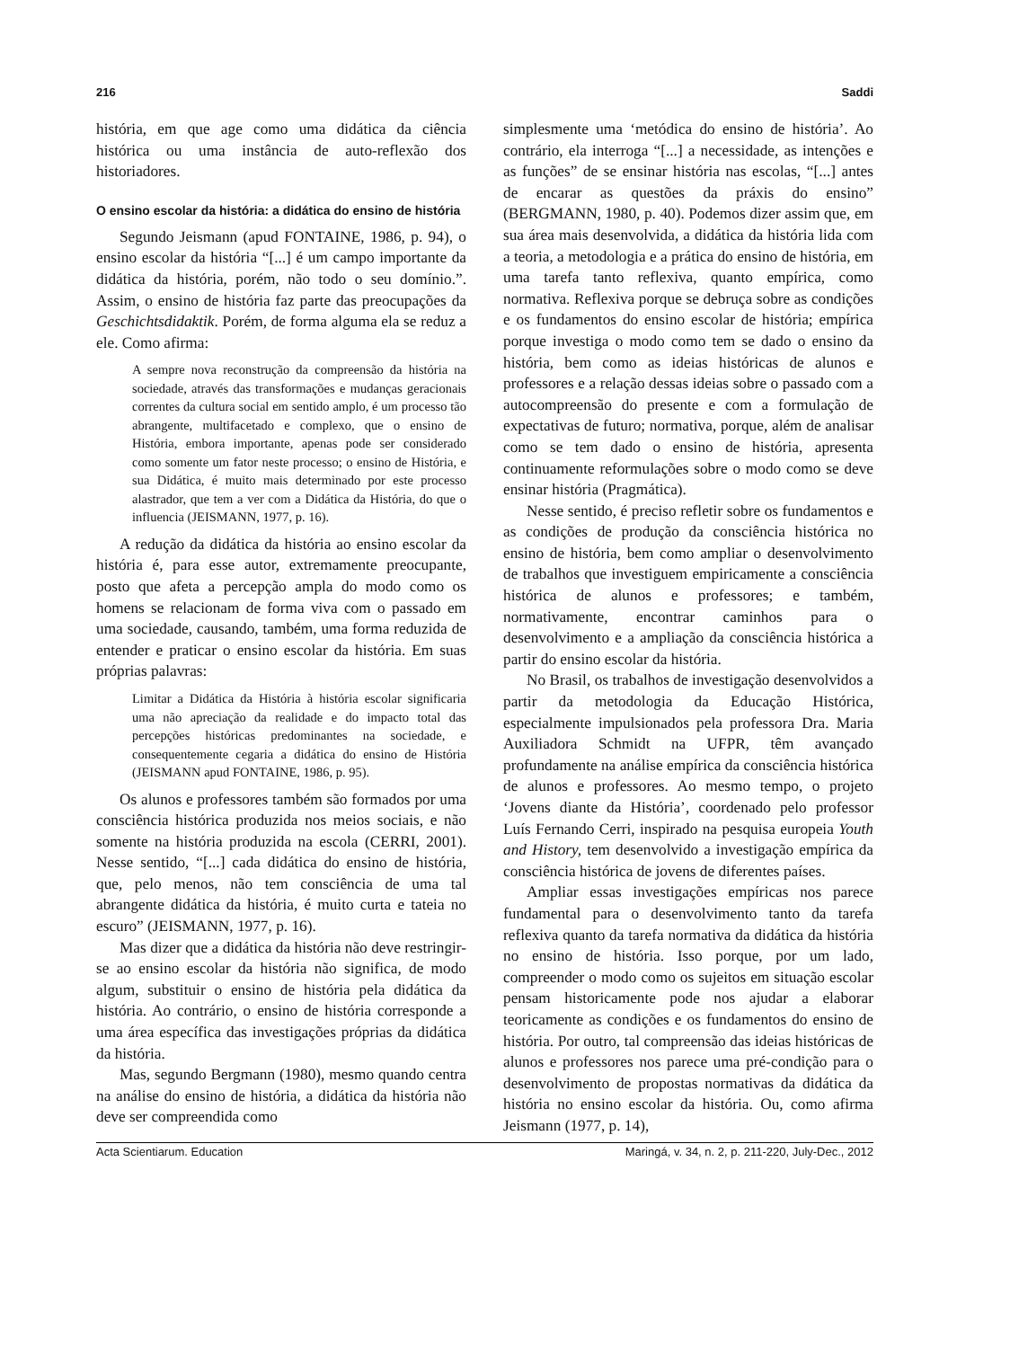216 Saddi
história, em que age como uma didática da ciência histórica ou uma instância de auto-reflexão dos historiadores.
O ensino escolar da história: a didática do ensino de história
Segundo Jeismann (apud FONTAINE, 1986, p. 94), o ensino escolar da história “[...] é um campo importante da didática da história, porém, não todo o seu domínio.”. Assim, o ensino de história faz parte das preocupações da Geschichtsdidaktik. Porém, de forma alguma ela se reduz a ele. Como afirma:
A sempre nova reconstrução da compreensão da história na sociedade, através das transformações e mudanças geracionais correntes da cultura social em sentido amplo, é um processo tão abrangente, multifacetado e complexo, que o ensino de História, embora importante, apenas pode ser considerado como somente um fator neste processo; o ensino de História, e sua Didática, é muito mais determinado por este processo alastrador, que tem a ver com a Didática da História, do que o influencia (JEISMANN, 1977, p. 16).
A redução da didática da história ao ensino escolar da história é, para esse autor, extremamente preocupante, posto que afeta a percepção ampla do modo como os homens se relacionam de forma viva com o passado em uma sociedade, causando, também, uma forma reduzida de entender e praticar o ensino escolar da história. Em suas próprias palavras:
Limitar a Didática da História à história escolar significaria uma não apreciação da realidade e do impacto total das percepções históricas predominantes na sociedade, e consequentemente cegaria a didática do ensino de História (JEISMANN apud FONTAINE, 1986, p. 95).
Os alunos e professores também são formados por uma consciência histórica produzida nos meios sociais, e não somente na história produzida na escola (CERRI, 2001). Nesse sentido, “[...] cada didática do ensino de história, que, pelo menos, não tem consciência de uma tal abrangente didática da história, é muito curta e tateia no escuro” (JEISMANN, 1977, p. 16).
Mas dizer que a didática da história não deve restringir-se ao ensino escolar da história não significa, de modo algum, substituir o ensino de história pela didática da história. Ao contrário, o ensino de história corresponde a uma área específica das investigações próprias da didática da história.
Mas, segundo Bergmann (1980), mesmo quando centra na análise do ensino de história, a didática da história não deve ser compreendida como
simplesmente uma ‘metódica do ensino de história’. Ao contrário, ela interroga “[...] a necessidade, as intenções e as funções” de se ensinar história nas escolas, “[...] antes de encarar as questões da práxis do ensino” (BERGMANN, 1980, p. 40). Podemos dizer assim que, em sua área mais desenvolvida, a didática da história lida com a teoria, a metodologia e a prática do ensino de história, em uma tarefa tanto reflexiva, quanto empírica, como normativa. Reflexiva porque se debruça sobre as condições e os fundamentos do ensino escolar de história; empírica porque investiga o modo como tem se dado o ensino da história, bem como as ideias históricas de alunos e professores e a relação dessas ideias sobre o passado com a autocompreensão do presente e com a formulação de expectativas de futuro; normativa, porque, além de analisar como se tem dado o ensino de história, apresenta continuamente reformulações sobre o modo como se deve ensinar história (Pragmática).
Nesse sentido, é preciso refletir sobre os fundamentos e as condições de produção da consciência histórica no ensino de história, bem como ampliar o desenvolvimento de trabalhos que investiguem empiricamente a consciência histórica de alunos e professores; e também, normativamente, encontrar caminhos para o desenvolvimento e a ampliação da consciência histórica a partir do ensino escolar da história.
No Brasil, os trabalhos de investigação desenvolvidos a partir da metodologia da Educação Histórica, especialmente impulsionados pela professora Dra. Maria Auxiliadora Schmidt na UFPR, têm avançado profundamente na análise empírica da consciência histórica de alunos e professores. Ao mesmo tempo, o projeto ‘Jovens diante da História’, coordenado pelo professor Luís Fernando Cerri, inspirado na pesquisa europeia Youth and History, tem desenvolvido a investigação empírica da consciência histórica de jovens de diferentes países.
Ampliar essas investigações empíricas nos parece fundamental para o desenvolvimento tanto da tarefa reflexiva quanto da tarefa normativa da didática da história no ensino de história. Isso porque, por um lado, compreender o modo como os sujeitos em situação escolar pensam historicamente pode nos ajudar a elaborar teoricamente as condições e os fundamentos do ensino de história. Por outro, tal compreensão das ideias históricas de alunos e professores nos parece uma pré-condição para o desenvolvimento de propostas normativas da didática da história no ensino escolar da história. Ou, como afirma Jeismann (1977, p. 14),
Acta Scientiarum. Education Maringá, v. 34, n. 2, p. 211-220, July-Dec., 2012